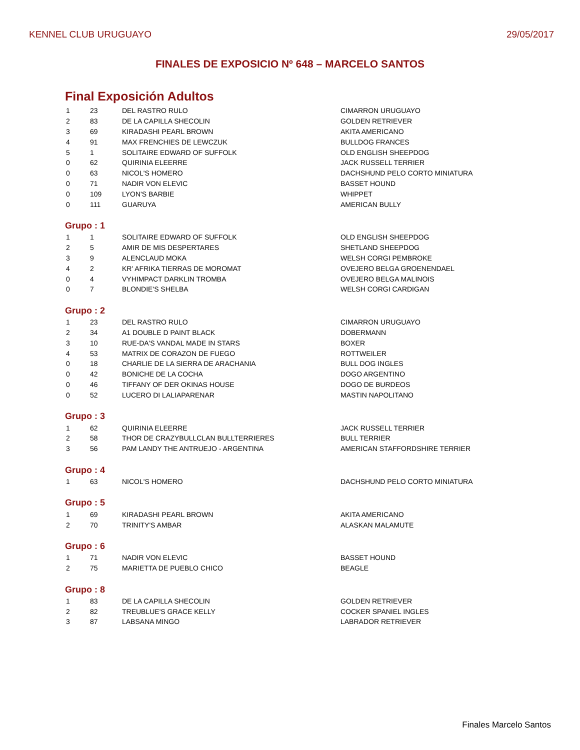KENNEL CLUB URUGUAYO 29/05/2017
FINALES DE EXPOSICIO Nº 648 – MARCELO SANTOS
Final Exposición Adultos
| 1 | 23 | DEL RASTRO RULO | CIMARRON URUGUAYO |
| 2 | 83 | DE LA CAPILLA SHECOLIN | GOLDEN RETRIEVER |
| 3 | 69 | KIRADASHI PEARL BROWN | AKITA AMERICANO |
| 4 | 91 | MAX FRENCHIES DE LEWCZUK | BULLDOG FRANCES |
| 5 | 1 | SOLITAIRE EDWARD OF SUFFOLK | OLD ENGLISH SHEEPDOG |
| 0 | 62 | QUIRINIA ELEERRE | JACK RUSSELL TERRIER |
| 0 | 63 | NICOL'S HOMERO | DACHSHUND PELO CORTO MINIATURA |
| 0 | 71 | NADIR VON ELEVIC | BASSET HOUND |
| 0 | 109 | LYON'S BARBIE | WHIPPET |
| 0 | 111 | GUARUYA | AMERICAN BULLY |
Grupo : 1
| 1 | 1 | SOLITAIRE EDWARD OF SUFFOLK | OLD ENGLISH SHEEPDOG |
| 2 | 5 | AMIR DE MIS DESPERTARES | SHETLAND SHEEPDOG |
| 3 | 9 | ALENCLAUD MOKA | WELSH CORGI PEMBROKE |
| 4 | 2 | KR' AFRIKA TIERRAS DE MOROMAT | OVEJERO BELGA GROENENDAEL |
| 0 | 4 | VYHIMPACT DARKLIN TROMBA | OVEJERO BELGA MALINOIS |
| 0 | 7 | BLONDIE'S SHELBA | WELSH CORGI CARDIGAN |
Grupo : 2
| 1 | 23 | DEL RASTRO RULO | CIMARRON URUGUAYO |
| 2 | 34 | A1 DOUBLE D PAINT BLACK | DOBERMANN |
| 3 | 10 | RUE-DA'S VANDAL MADE IN STARS | BOXER |
| 4 | 53 | MATRIX DE CORAZON DE FUEGO | ROTTWEILER |
| 0 | 18 | CHARLIE DE LA SIERRA DE ARACHANIA | BULL DOG INGLES |
| 0 | 42 | BONICHE DE LA COCHA | DOGO ARGENTINO |
| 0 | 46 | TIFFANY OF DER OKINAS HOUSE | DOGO DE BURDEOS |
| 0 | 52 | LUCERO DI LALIAPARENAR | MASTIN NAPOLITANO |
Grupo : 3
| 1 | 62 | QUIRINIA ELEERRE | JACK RUSSELL TERRIER |
| 2 | 58 | THOR DE CRAZYBULLCLAN BULLTERRIERES | BULL TERRIER |
| 3 | 56 | PAM LANDY THE ANTRUEJO - ARGENTINA | AMERICAN STAFFORDSHIRE TERRIER |
Grupo : 4
| 1 | 63 | NICOL'S HOMERO | DACHSHUND PELO CORTO MINIATURA |
Grupo : 5
| 1 | 69 | KIRADASHI PEARL BROWN | AKITA AMERICANO |
| 2 | 70 | TRINITY'S AMBAR | ALASKAN MALAMUTE |
Grupo : 6
| 1 | 71 | NADIR VON ELEVIC | BASSET HOUND |
| 2 | 75 | MARIETTA DE PUEBLO CHICO | BEAGLE |
Grupo : 8
| 1 | 83 | DE LA CAPILLA SHECOLIN | GOLDEN RETRIEVER |
| 2 | 82 | TREUBLUE'S GRACE KELLY | COCKER SPANIEL INGLES |
| 3 | 87 | LABSANA MINGO | LABRADOR RETRIEVER |
Finales Marcelo Santos